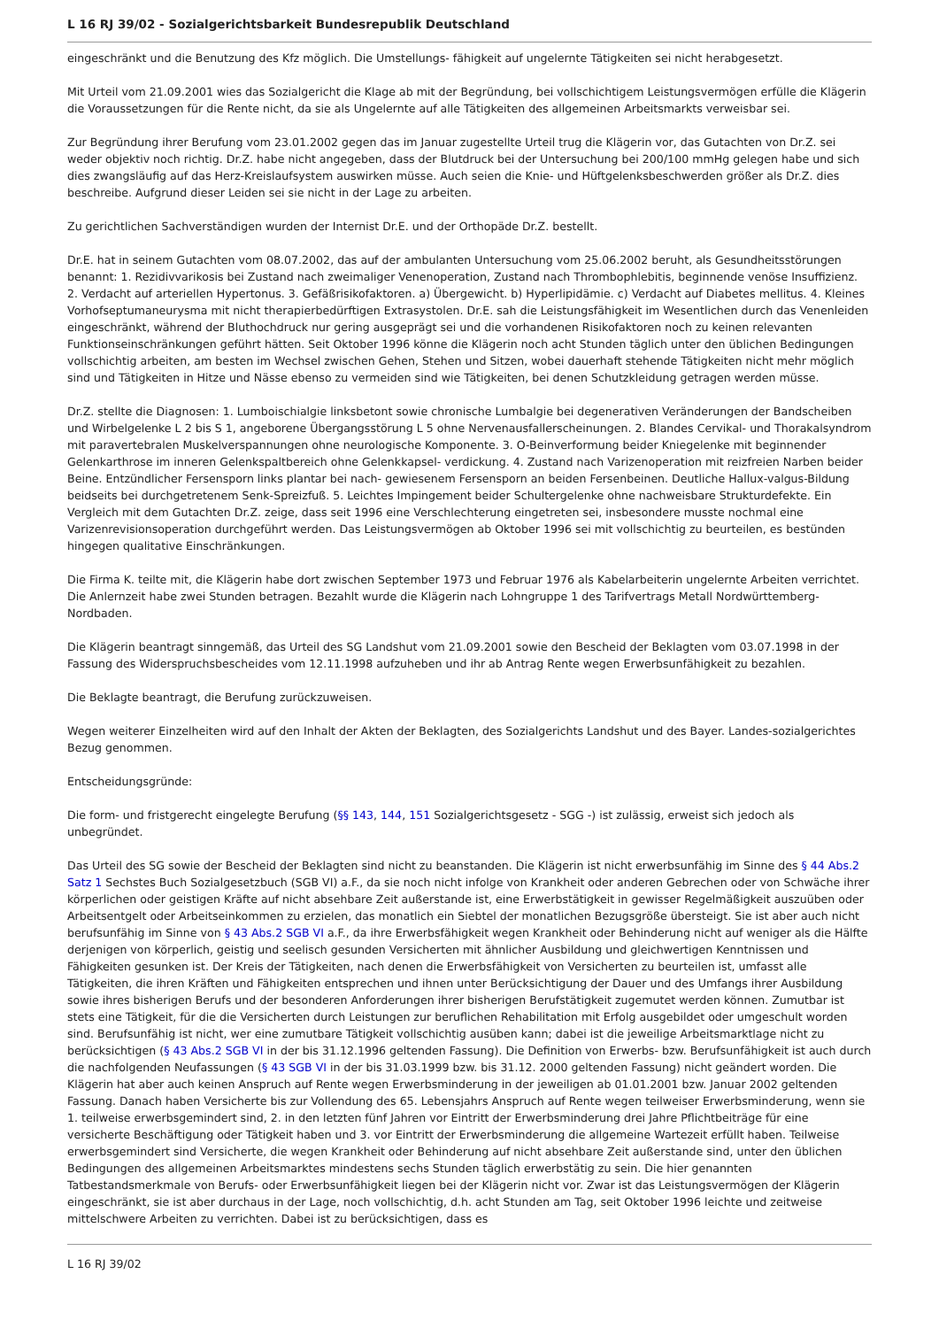L 16 RJ 39/02 - Sozialgerichtsbarkeit Bundesrepublik Deutschland
eingeschränkt und die Benutzung des Kfz möglich. Die Umstellungs- fähigkeit auf ungelernte Tätigkeiten sei nicht herabgesetzt.
Mit Urteil vom 21.09.2001 wies das Sozialgericht die Klage ab mit der Begründung, bei vollschichtigem Leistungsvermögen erfülle die Klägerin die Voraussetzungen für die Rente nicht, da sie als Ungelernte auf alle Tätigkeiten des allgemeinen Arbeitsmarkts verweisbar sei.
Zur Begründung ihrer Berufung vom 23.01.2002 gegen das im Januar zugestellte Urteil trug die Klägerin vor, das Gutachten von Dr.Z. sei weder objektiv noch richtig. Dr.Z. habe nicht angegeben, dass der Blutdruck bei der Untersuchung bei 200/100 mmHg gelegen habe und sich dies zwangsläufig auf das Herz-Kreislaufsystem auswirken müsse. Auch seien die Knie- und Hüftgelenksbeschwerden größer als Dr.Z. dies beschreibe. Aufgrund dieser Leiden sei sie nicht in der Lage zu arbeiten.
Zu gerichtlichen Sachverständigen wurden der Internist Dr.E. und der Orthopäde Dr.Z. bestellt.
Dr.E. hat in seinem Gutachten vom 08.07.2002, das auf der ambulanten Untersuchung vom 25.06.2002 beruht, als Gesundheitsstörungen benannt: 1. Rezidivvarikosis bei Zustand nach zweimaliger Venenoperation, Zustand nach Thrombophlebitis, beginnende venöse Insuffizienz. 2. Verdacht auf arteriellen Hypertonus. 3. Gefäßrisikofaktoren. a) Übergewicht. b) Hyperlipidämie. c) Verdacht auf Diabetes mellitus. 4. Kleines Vorhofseptumaneurysma mit nicht therapierbedürftigen Extrasystolen. Dr.E. sah die Leistungsfähigkeit im Wesentlichen durch das Venenleiden eingeschränkt, während der Bluthochdruck nur gering ausgeprägt sei und die vorhandenen Risikofaktoren noch zu keinen relevanten Funktionseinschränkungen geführt hätten. Seit Oktober 1996 könne die Klägerin noch acht Stunden täglich unter den üblichen Bedingungen vollschichtig arbeiten, am besten im Wechsel zwischen Gehen, Stehen und Sitzen, wobei dauerhaft stehende Tätigkeiten nicht mehr möglich sind und Tätigkeiten in Hitze und Nässe ebenso zu vermeiden sind wie Tätigkeiten, bei denen Schutzkleidung getragen werden müsse.
Dr.Z. stellte die Diagnosen: 1. Lumboischialgie linksbetont sowie chronische Lumbalgie bei degenerativen Veränderungen der Bandscheiben und Wirbelgelenke L 2 bis S 1, angeborene Übergangsstörung L 5 ohne Nervenausfallerscheinungen. 2. Blandes Cervikal- und Thorakalsyndrom mit paravertebralen Muskelverspannungen ohne neurologische Komponente. 3. O-Beinverformung beider Kniegelenke mit beginnender Gelenkarthrose im inneren Gelenkspaltbereich ohne Gelenkkapsel- verdickung. 4. Zustand nach Varizenoperation mit reizfreien Narben beider Beine. Entzündlicher Fersensporn links plantar bei nach- gewiesenem Fersensporn an beiden Fersenbeinen. Deutliche Hallux-valgus-Bildung beidseits bei durchgetretenem Senk-Spreizfuß. 5. Leichtes Impingement beider Schultergelenke ohne nachweisbare Strukturdefekte. Ein Vergleich mit dem Gutachten Dr.Z. zeige, dass seit 1996 eine Verschlechterung eingetreten sei, insbesondere musste nochmal eine Varizenrevisionsoperation durchgeführt werden. Das Leistungsvermögen ab Oktober 1996 sei mit vollschichtig zu beurteilen, es bestünden hingegen qualitative Einschränkungen.
Die Firma K. teilte mit, die Klägerin habe dort zwischen September 1973 und Februar 1976 als Kabelarbeiterin ungelernte Arbeiten verrichtet. Die Anlernzeit habe zwei Stunden betragen. Bezahlt wurde die Klägerin nach Lohngruppe 1 des Tarifvertrags Metall Nordwürttemberg-Nordbaden.
Die Klägerin beantragt sinngemäß, das Urteil des SG Landshut vom 21.09.2001 sowie den Bescheid der Beklagten vom 03.07.1998 in der Fassung des Widerspruchsbescheides vom 12.11.1998 aufzuheben und ihr ab Antrag Rente wegen Erwerbsunfähigkeit zu bezahlen.
Die Beklagte beantragt, die Berufung zurückzuweisen.
Wegen weiterer Einzelheiten wird auf den Inhalt der Akten der Beklagten, des Sozialgerichts Landshut und des Bayer. Landes-sozialgerichtes Bezug genommen.
Entscheidungsgründe:
Die form- und fristgerecht eingelegte Berufung (§§ 143, 144, 151 Sozialgerichtsgesetz - SGG -) ist zulässig, erweist sich jedoch als unbegründet.
Das Urteil des SG sowie der Bescheid der Beklagten sind nicht zu beanstanden. Die Klägerin ist nicht erwerbsunfähig im Sinne des § 44 Abs.2 Satz 1 Sechstes Buch Sozialgesetzbuch (SGB VI) a.F., da sie noch nicht infolge von Krankheit oder anderen Gebrechen oder von Schwäche ihrer körperlichen oder geistigen Kräfte auf nicht absehbare Zeit außerstande ist, eine Erwerbstätigkeit in gewisser Regelmäßigkeit auszuüben oder Arbeitsentgelt oder Arbeitseinkommen zu erzielen, das monatlich ein Siebtel der monatlichen Bezugsgröße übersteigt. Sie ist aber auch nicht berufsunfähig im Sinne von § 43 Abs.2 SGB VI a.F., da ihre Erwerbsfähigkeit wegen Krankheit oder Behinderung nicht auf weniger als die Hälfte derjenigen von körperlich, geistig und seelisch gesunden Versicherten mit ähnlicher Ausbildung und gleichwertigen Kenntnissen und Fähigkeiten gesunken ist. Der Kreis der Tätigkeiten, nach denen die Erwerbsfähigkeit von Versicherten zu beurteilen ist, umfasst alle Tätigkeiten, die ihren Kräften und Fähigkeiten entsprechen und ihnen unter Berücksichtigung der Dauer und des Umfangs ihrer Ausbildung sowie ihres bisherigen Berufs und der besonderen Anforderungen ihrer bisherigen Berufstätigkeit zugemutet werden können. Zumutbar ist stets eine Tätigkeit, für die die Versicherten durch Leistungen zur beruflichen Rehabilitation mit Erfolg ausgebildet oder umgeschult worden sind. Berufsunfähig ist nicht, wer eine zumutbare Tätigkeit vollschichtig ausüben kann; dabei ist die jeweilige Arbeitsmarktlage nicht zu berücksichtigen (§ 43 Abs.2 SGB VI in der bis 31.12.1996 geltenden Fassung). Die Definition von Erwerbs- bzw. Berufsunfähigkeit ist auch durch die nachfolgenden Neufassungen (§ 43 SGB VI in der bis 31.03.1999 bzw. bis 31.12. 2000 geltenden Fassung) nicht geändert worden. Die Klägerin hat aber auch keinen Anspruch auf Rente wegen Erwerbsminderung in der jeweiligen ab 01.01.2001 bzw. Januar 2002 geltenden Fassung. Danach haben Versicherte bis zur Vollendung des 65. Lebensjahrs Anspruch auf Rente wegen teilweiser Erwerbsminderung, wenn sie 1. teilweise erwerbsgemindert sind, 2. in den letzten fünf Jahren vor Eintritt der Erwerbsminderung drei Jahre Pflichtbeiträge für eine versicherte Beschäftigung oder Tätigkeit haben und 3. vor Eintritt der Erwerbsminderung die allgemeine Wartezeit erfüllt haben. Teilweise erwerbsgemindert sind Versicherte, die wegen Krankheit oder Behinderung auf nicht absehbare Zeit außerstande sind, unter den üblichen Bedingungen des allgemeinen Arbeitsmarktes mindestens sechs Stunden täglich erwerbstätig zu sein. Die hier genannten Tatbestandsmerkmale von Berufs- oder Erwerbsunfähigkeit liegen bei der Klägerin nicht vor. Zwar ist das Leistungsvermögen der Klägerin eingeschränkt, sie ist aber durchaus in der Lage, noch vollschichtig, d.h. acht Stunden am Tag, seit Oktober 1996 leichte und zeitweise mittelschwere Arbeiten zu verrichten. Dabei ist zu berücksichtigen, dass es
L 16 RJ 39/02